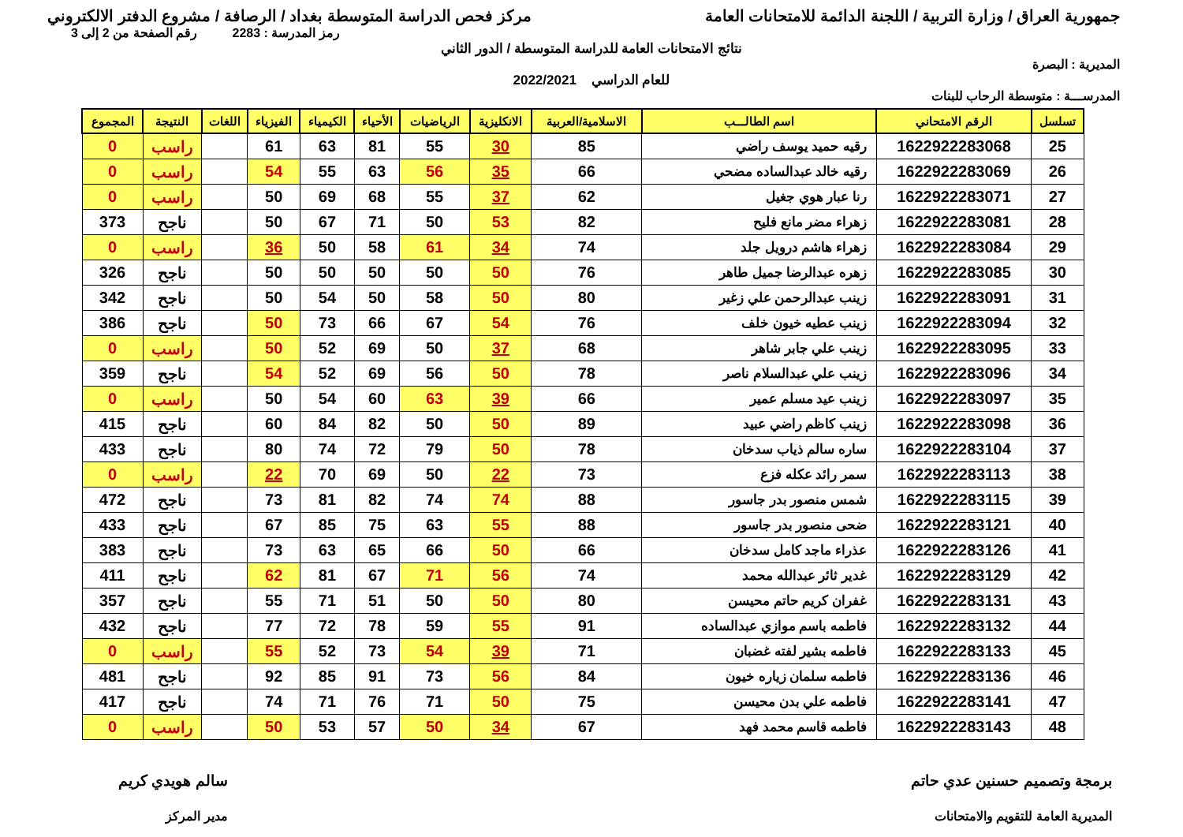جمهورية العراق / وزارة التربية / اللجنة الدائمة للامتحانات العامة
مركز فحص الدراسة المتوسطة بغداد / الرصافة / مشروع الدفتر الالكتروني
رمز المدرسة : 2283 رقم الصفحة من 2 إلى 3
نتائج الامتحانات العامة للدراسة المتوسطة / الدور الثاني
المديرية : البصرة
للعام الدراسي 2022/2021
المدرســـة : متوسطة الرحاب للبنات
| تسلسل | الرقم الامتحاني | اسم الطالـــب | الاسلامية/العربية | الانكليزية | الرياضيات | الأحياء | الكيمياء | الفيزياء | اللغات | النتيجة | المجموع |
| --- | --- | --- | --- | --- | --- | --- | --- | --- | --- | --- | --- |
| 25 | 1622922283068 | رقيه حميد يوسف راضي | 85 | 30 | 55 | 81 | 63 | 61 | | راسب | 0 |
| 26 | 1622922283069 | رقيه خالد عبدالساده مضحي | 66 | 35 | 56 | 63 | 55 | 54 | | راسب | 0 |
| 27 | 1622922283071 | رنا عبار هوي جغيل | 62 | 37 | 55 | 68 | 69 | 50 | | راسب | 0 |
| 28 | 1622922283081 | زهراء مضر مانع فليح | 82 | 53 | 50 | 71 | 67 | 50 | | ناجح | 373 |
| 29 | 1622922283084 | زهراء هاشم درويل جلد | 74 | 34 | 61 | 58 | 50 | 36 | | راسب | 0 |
| 30 | 1622922283085 | زهره عبدالرضا جميل طاهر | 76 | 50 | 50 | 50 | 50 | 50 | | ناجح | 326 |
| 31 | 1622922283091 | زينب عبدالرحمن علي زغير | 80 | 50 | 58 | 50 | 54 | 50 | | ناجح | 342 |
| 32 | 1622922283094 | زينب عطيه خيون خلف | 76 | 54 | 67 | 66 | 73 | 50 | | ناجح | 386 |
| 33 | 1622922283095 | زينب علي جابر شاهر | 68 | 37 | 50 | 69 | 52 | 50 | | راسب | 0 |
| 34 | 1622922283096 | زينب علي عبدالسلام ناصر | 78 | 50 | 56 | 69 | 52 | 54 | | ناجح | 359 |
| 35 | 1622922283097 | زينب عيد مسلم عمير | 66 | 39 | 63 | 60 | 54 | 50 | | راسب | 0 |
| 36 | 1622922283098 | زينب كاظم راضي عبيد | 89 | 50 | 50 | 82 | 84 | 60 | | ناجح | 415 |
| 37 | 1622922283104 | ساره سالم ذياب سدخان | 78 | 50 | 79 | 72 | 74 | 80 | | ناجح | 433 |
| 38 | 1622922283113 | سمر رائد عكله فزع | 73 | 22 | 50 | 69 | 70 | 22 | | راسب | 0 |
| 39 | 1622922283115 | شمس منصور بدر جاسور | 88 | 74 | 74 | 82 | 81 | 73 | | ناجح | 472 |
| 40 | 1622922283121 | ضحى منصور بدر جاسور | 88 | 55 | 63 | 75 | 85 | 67 | | ناجح | 433 |
| 41 | 1622922283126 | عذراء ماجد كامل سدخان | 66 | 50 | 66 | 65 | 63 | 73 | | ناجح | 383 |
| 42 | 1622922283129 | غدير ثائر عبدالله محمد | 74 | 56 | 71 | 67 | 81 | 62 | | ناجح | 411 |
| 43 | 1622922283131 | غفران كريم حاتم محيسن | 80 | 50 | 50 | 51 | 71 | 55 | | ناجح | 357 |
| 44 | 1622922283132 | فاطمه باسم موازي عبدالساده | 91 | 55 | 59 | 78 | 72 | 77 | | ناجح | 432 |
| 45 | 1622922283133 | فاطمه بشير لفته غضبان | 71 | 39 | 54 | 73 | 52 | 55 | | راسب | 0 |
| 46 | 1622922283136 | فاطمه سلمان زياره خيون | 84 | 56 | 73 | 91 | 85 | 92 | | ناجح | 481 |
| 47 | 1622922283141 | فاطمه علي بدن محيسن | 75 | 50 | 71 | 76 | 71 | 74 | | ناجح | 417 |
| 48 | 1622922283143 | فاطمه قاسم محمد فهد | 67 | 34 | 50 | 57 | 53 | 50 | | راسب | 0 |
برمجة وتصميم حسنين عدي حاتم
المديرية العامة للتقويم والامتحانات
سالم هويدي كريم
مدير المركز